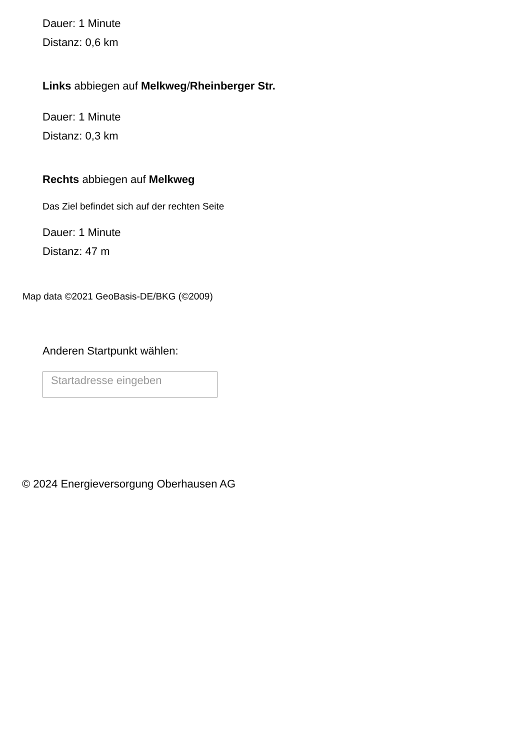Dauer: 1 Minute
Distanz: 0,6 km
Links abbiegen auf Melkweg/Rheinberger Str.
Dauer: 1 Minute
Distanz: 0,3 km
Rechts abbiegen auf Melkweg
Das Ziel befindet sich auf der rechten Seite
Dauer: 1 Minute
Distanz: 47 m
Map data ©2021 GeoBasis-DE/BKG (©2009)
Anderen Startpunkt wählen:
Startadresse eingeben
© 2024 Energieversorgung Oberhausen AG